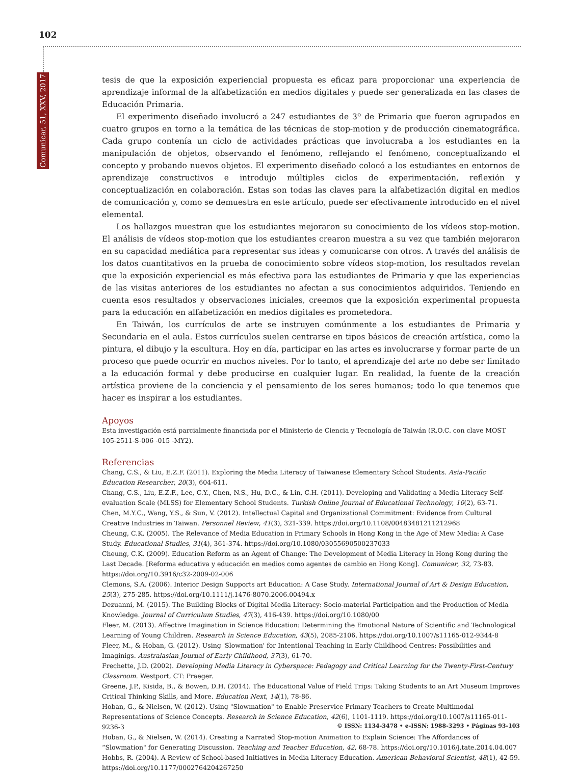102
Comunicar, 51, XXV, 2017
tesis de que la exposición experiencial propuesta es eficaz para proporcionar una experiencia de aprendizaje informal de la alfabetización en medios digitales y puede ser generalizada en las clases de Educación Primaria.
El experimento diseñado involucró a 247 estudiantes de 3º de Primaria que fueron agrupados en cuatro grupos en torno a la temática de las técnicas de stop-motion y de producción cinematográfica. Cada grupo contenía un ciclo de actividades prácticas que involucraba a los estudiantes en la manipulación de objetos, observando el fenómeno, reflejando el fenómeno, conceptualizando el concepto y probando nuevos objetos. El experimento diseñado colocó a los estudiantes en entornos de aprendizaje constructivos e introdujo múltiples ciclos de experimentación, reflexión y conceptualización en colaboración. Estas son todas las claves para la alfabetización digital en medios de comunicación y, como se demuestra en este artículo, puede ser efectivamente introducido en el nivel elemental.
Los hallazgos muestran que los estudiantes mejoraron su conocimiento de los vídeos stop-motion. El análisis de vídeos stop-motion que los estudiantes crearon muestra a su vez que también mejoraron en su capacidad mediática para representar sus ideas y comunicarse con otros. A través del análisis de los datos cuantitativos en la prueba de conocimiento sobre vídeos stop-motion, los resultados revelan que la exposición experiencial es más efectiva para las estudiantes de Primaria y que las experiencias de las visitas anteriores de los estudiantes no afectan a sus conocimientos adquiridos. Teniendo en cuenta esos resultados y observaciones iniciales, creemos que la exposición experimental propuesta para la educación en alfabetización en medios digitales es prometedora.
En Taiwán, los currículos de arte se instruyen comúnmente a los estudiantes de Primaria y Secundaria en el aula. Estos currículos suelen centrarse en tipos básicos de creación artística, como la pintura, el dibujo y la escultura. Hoy en día, participar en las artes es involucrarse y formar parte de un proceso que puede ocurrir en muchos niveles. Por lo tanto, el aprendizaje del arte no debe ser limitado a la educación formal y debe producirse en cualquier lugar. En realidad, la fuente de la creación artística proviene de la conciencia y el pensamiento de los seres humanos; todo lo que tenemos que hacer es inspirar a los estudiantes.
Apoyos
Esta investigación está parcialmente financiada por el Ministerio de Ciencia y Tecnología de Taiwán (R.O.C. con clave MOST 105-2511-S-006 -015 -MY2).
Referencias
Chang, C.S., & Liu, E.Z.F. (2011). Exploring the Media Literacy of Taiwanese Elementary School Students. Asia-Pacific Education Researcher, 20(3), 604-611.
Chang, C.S., Liu, E.Z.F., Lee, C.Y., Chen, N.S., Hu, D.C., & Lin, C.H. (2011). Developing and Validating a Media Literacy Self-evaluation Scale (MLSS) for Elementary School Students. Turkish Online Journal of Educational Technology, 10(2), 63-71.
Chen, M.Y.C., Wang, Y.S., & Sun, V. (2012). Intellectual Capital and Organizational Commitment: Evidence from Cultural Creative Industries in Taiwan. Personnel Review, 41(3), 321-339. https://doi.org/10.1108/00483481211212968
Cheung, C.K. (2005). The Relevance of Media Education in Primary Schools in Hong Kong in the Age of Mew Media: A Case Study. Educational Studies, 31(4), 361-374. https://doi.org/10.1080/03055690500237033
Cheung, C.K. (2009). Education Reform as an Agent of Change: The Development of Media Literacy in Hong Kong during the Last Decade. [Reforma educativa y educación en medios como agentes de cambio en Hong Kong]. Comunicar, 32, 73-83. https://doi.org/10.3916/c32-2009-02-006
Clemons, S.A. (2006). Interior Design Supports art Education: A Case Study. International Journal of Art & Design Education, 25(3), 275-285. https://doi.org/10.1111/j.1476-8070.2006.00494.x
Dezuanni, M. (2015). The Building Blocks of Digital Media Literacy: Socio-material Participation and the Production of Media Knowledge. Journal of Curriculum Studies, 47(3), 416-439. https://doi.org/10.1080/00
Fleer, M. (2013). Affective Imagination in Science Education: Determining the Emotional Nature of Scientific and Technological Learning of Young Children. Research in Science Education, 43(5), 2085-2106. https://doi.org/10.1007/s11165-012-9344-8
Fleer, M., & Hoban, G. (2012). Using 'Slowmation' for Intentional Teaching in Early Childhood Centres: Possibilities and Imaginigs. Australasian Journal of Early Childhood, 37(3), 61-70.
Frechette, J.D. (2002). Developing Media Literacy in Cyberspace: Pedagogy and Critical Learning for the Twenty-First-Century Classroom. Westport, CT: Praeger.
Greene, J.P., Kisida, B., & Bowen, D.H. (2014). The Educational Value of Field Trips: Taking Students to an Art Museum Improves Critical Thinking Skills, and More. Education Next, 14(1), 78-86.
Hoban, G., & Nielsen, W. (2012). Using "Slowmation" to Enable Preservice Primary Teachers to Create Multimodal Representations of Science Concepts. Research in Science Education, 42(6), 1101-1119. https://doi.org/10.1007/s11165-011-9236-3
Hoban, G., & Nielsen, W. (2014). Creating a Narrated Stop-motion Animation to Explain Science: The Affordances of “Slowmation" for Generating Discussion. Teaching and Teacher Education, 42, 68-78. https://doi.org/10.1016/j.tate.2014.04.007
Hobbs, R. (2004). A Review of School-based Initiatives in Media Literacy Education. American Behavioral Scientist, 48(1), 42-59. https://doi.org/10.1177/0002764204267250
© ISSN: 1134-3478 • e-ISSN: 1988-3293 • Páginas 93-103